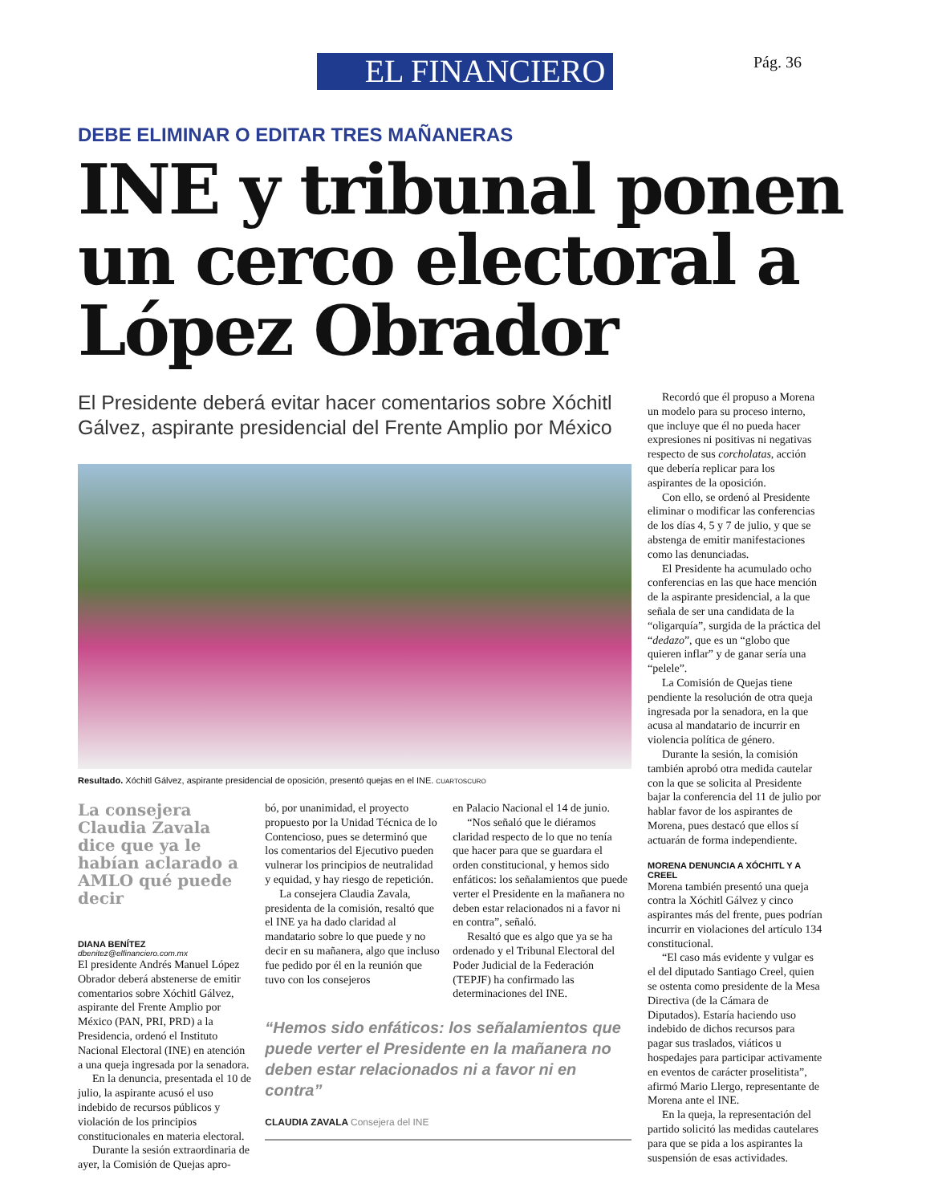EL FINANCIERO
Pág. 36
DEBE ELIMINAR O EDITAR TRES MAÑANERAS
INE y tribunal ponen un cerco electoral a López Obrador
El Presidente deberá evitar hacer comentarios sobre Xóchitl Gálvez, aspirante presidencial del Frente Amplio por México
Resultado. Xóchitl Gálvez, aspirante presidencial de oposición, presentó quejas en el INE. CUARTOSCURO
La consejera Claudia Zavala dice que ya le habían aclarado a AMLO qué puede decir
DIANA BENÍTEZ
dbenitez@elfinanciero.com.mx
El presidente Andrés Manuel López Obrador deberá abstenerse de emitir comentarios sobre Xóchitl Gálvez, aspirante del Frente Amplio por México (PAN, PRI, PRD) a la Presidencia, ordenó el Instituto Nacional Electoral (INE) en atención a una queja ingresada por la senadora.
En la denuncia, presentada el 10 de julio, la aspirante acusó el uso indebido de recursos públicos y violación de los principios constitucionales en materia electoral.
Durante la sesión extraordinaria de ayer, la Comisión de Quejas apro-
bó, por unanimidad, el proyecto propuesto por la Unidad Técnica de lo Contencioso, pues se determinó que los comentarios del Ejecutivo pueden vulnerar los principios de neutralidad y equidad, y hay riesgo de repetición.
La consejera Claudia Zavala, presidenta de la comisión, resaltó que el INE ya ha dado claridad al mandatario sobre lo que puede y no decir en su mañanera, algo que incluso fue pedido por él en la reunión que tuvo con los consejeros
en Palacio Nacional el 14 de junio.
“Nos señaló que le diéramos claridad respecto de lo que no tenía que hacer para que se guardara el orden constitucional, y hemos sido enfáticos: los señalamientos que puede verter el Presidente en la mañanera no deben estar relacionados ni a favor ni en contra”, señaló.
Resaltó que es algo que ya se ha ordenado y el Tribunal Electoral del Poder Judicial de la Federación (TEPJF) ha confirmado las determinaciones del INE.
“Hemos sido enfáticos: los señalamientos que puede verter el Presidente en la mañanera no deben estar relacionados ni a favor ni en contra”
CLAUDIA ZAVALA Consejera del INE
Recordó que él propuso a Morena un modelo para su proceso interno, que incluye que él no pueda hacer expresiones ni positivas ni negativas respecto de sus corcholatas, acción que debería replicar para los aspirantes de la oposición.
Con ello, se ordenó al Presidente eliminar o modificar las conferencias de los días 4, 5 y 7 de julio, y que se abstenga de emitir manifestaciones como las denunciadas.
El Presidente ha acumulado ocho conferencias en las que hace mención de la aspirante presidencial, a la que señala de ser una candidata de la “oligarquía”, surgida de la práctica del “dedazo”, que es un “globo que quieren inflar” y de ganar sería una “pelele”.
La Comisión de Quejas tiene pendiente la resolución de otra queja ingresada por la senadora, en la que acusa al mandatario de incurrir en violencia política de género.
Durante la sesión, la comisión también aprobó otra medida cautelar con la que se solicita al Presidente bajar la conferencia del 11 de julio por hablar favor de los aspirantes de Morena, pues destacó que ellos sí actuarán de forma independiente.
MORENA DENUNCIA A XÓCHITL Y A CREEL
Morena también presentó una queja contra la Xóchitl Gálvez y cinco aspirantes más del frente, pues podrían incurrir en violaciones del artículo 134 constitucional.
“El caso más evidente y vulgar es el del diputado Santiago Creel, quien se ostenta como presidente de la Mesa Directiva (de la Cámara de Diputados). Estaría haciendo uso indebido de dichos recursos para pagar sus traslados, viáticos u hospedajes para participar activamente en eventos de carácter proselitista”, afirmó Mario Llergo, representante de Morena ante el INE.
En la queja, la representación del partido solicitó las medidas cautelares para que se pida a los aspirantes la suspensión de esas actividades.